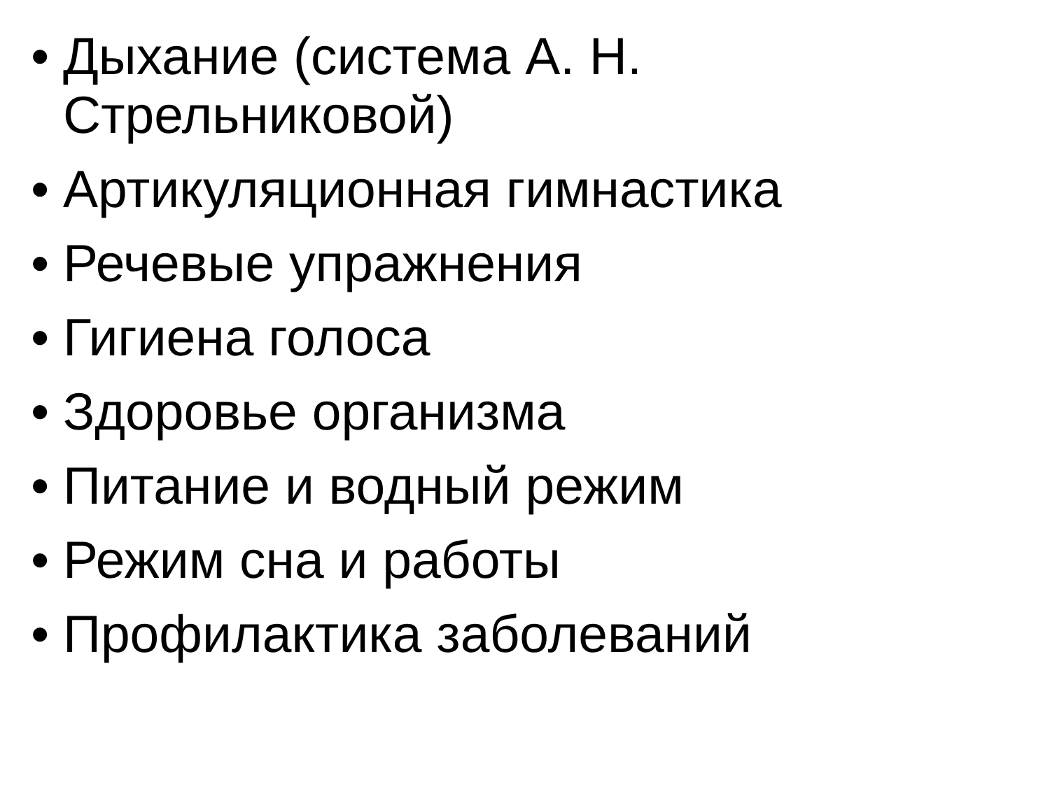• Дыхание (система А. Н. Стрельниковой)
• Артикуляционная гимнастика
• Речевые упражнения
• Гигиена голоса
• Здоровье организма
• Питание и водный режим
• Режим сна и работы
• Профилактика заболеваний